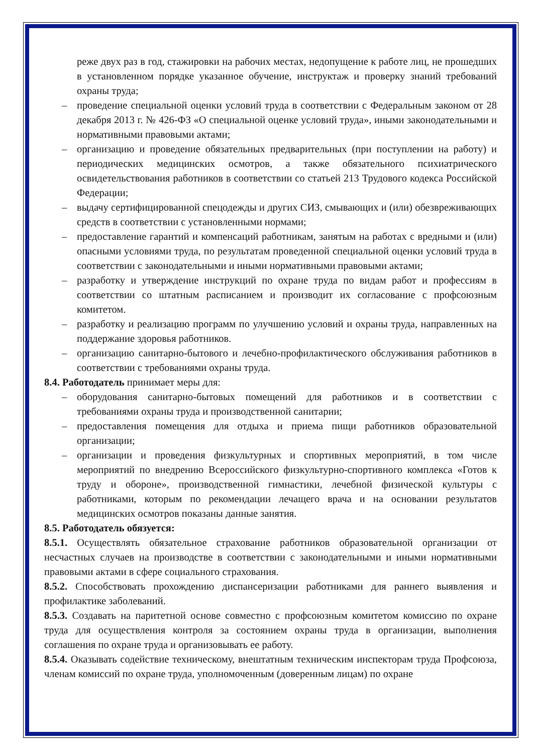реже двух раз в год, стажировки на рабочих местах, недопущение к работе лиц, не прошедших в установленном порядке указанное обучение, инструктаж и проверку знаний требований охраны труда;
– проведение специальной оценки условий труда в соответствии с Федеральным законом от 28 декабря 2013 г. № 426-ФЗ «О специальной оценке условий труда», иными законодательными и нормативными правовыми актами;
– организацию и проведение обязательных предварительных (при поступлении на работу) и периодических медицинских осмотров, а также обязательного психиатрического освидетельствования работников в соответствии со статьей 213 Трудового кодекса Российской Федерации;
– выдачу сертифицированной спецодежды и других СИЗ, смывающих и (или) обезвреживающих средств в соответствии с установленными нормами;
– предоставление гарантий и компенсаций работникам, занятым на работах с вредными и (или) опасными условиями труда, по результатам проведенной специальной оценки условий труда в соответствии с законодательными и иными нормативными правовыми актами;
– разработку и утверждение инструкций по охране труда по видам работ и профессиям в соответствии со штатным расписанием и производит их согласование с профсоюзным комитетом.
– разработку и реализацию программ по улучшению условий и охраны труда, направленных на поддержание здоровья работников.
– организацию санитарно-бытового и лечебно-профилактического обслуживания работников в соответствии с требованиями охраны труда.
8.4. Работодатель принимает меры для:
– оборудования санитарно-бытовых помещений для работников и в соответствии с требованиями охраны труда и производственной санитарии;
– предоставления помещения для отдыха и приема пищи работников образовательной организации;
– организации и проведения физкультурных и спортивных мероприятий, в том числе мероприятий по внедрению Всероссийского физкультурно-спортивного комплекса «Готов к труду и обороне», производственной гимнастики, лечебной физической культуры с работниками, которым по рекомендации лечащего врача и на основании результатов медицинских осмотров показаны данные занятия.
8.5. Работодатель обязуется:
8.5.1. Осуществлять обязательное страхование работников образовательной организации от несчастных случаев на производстве в соответствии с законодательными и иными нормативными правовыми актами в сфере социального страхования.
8.5.2. Способствовать прохождению диспансеризации работниками для раннего выявления и профилактике заболеваний.
8.5.3. Создавать на паритетной основе совместно с профсоюзным комитетом комиссию по охране труда для осуществления контроля за состоянием охраны труда в организации, выполнения соглашения по охране труда и организовывать ее работу.
8.5.4. Оказывать содействие техническому, внештатным техническим инспекторам труда Профсоюза, членам комиссий по охране труда, уполномоченным (доверенным лицам) по охране